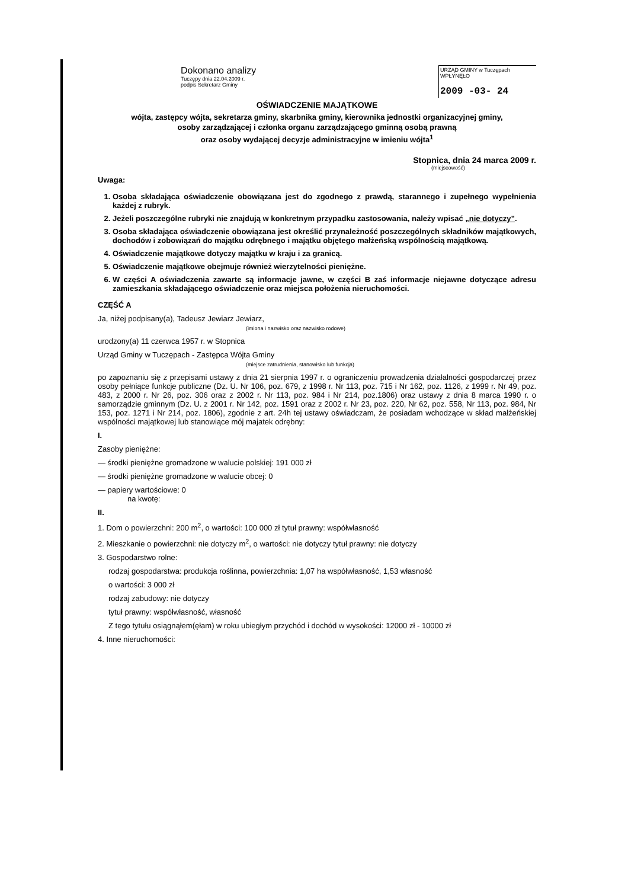Dokonano analizy
Tuczępy dnia 22.04.2009 r.
podpis Sekretarz Gminy
URZĄD GMINY w Tuczępach WPŁYNĘŁO
2009 -03- 24
OŚWIADCZENIE MAJĄTKOWE
wójta, zastępcy wójta, sekretarza gminy, skarbnika gminy, kierownika jednostki organizacyjnej gminy,
osoby zarządzającej i członka organu zarządzającego gminną osobą prawną
oraz osoby wydającej decyzje administracyjne w imieniu wójta<sup>1</sup>
Stopnica, dnia 24 marca 2009 r.
(miejscowość)
Uwaga:
1. Osoba składająca oświadczenie obowiązana jest do zgodnego z prawdą, starannego i zupełnego wypełnienia każdej z rubryk.
2. Jeżeli poszczególne rubryki nie znajdują w konkretnym przypadku zastosowania, należy wpisać „nie dotyczy”.
3. Osoba składająca oświadczenie obowiązana jest określić przynależność poszczególnych składników majątkowych, dochodów i zobowiązań do majątku odrębnego i majątku objętego małżeńską wspólnością majątkową.
4. Oświadczenie majątkowe dotyczy majątku w kraju i za granicą.
5. Oświadczenie majątkowe obejmuje również wierzytelności pieniężne.
6. W części A oświadczenia zawarte są informacje jawne, w części B zaś informacje niejawne dotyczące adresu zamieszkania składającego oświadczenie oraz miejsca położenia nieruchomości.
CZĘŚĆ A
Ja, niżej podpisany(a), Tadeusz Jewiarz Jewiarz,
(imiona i nazwisko oraz nazwisko rodowe)
urodzony(a) 11 czerwca 1957 r. w Stopnica
Urząd Gminy w Tuczępach - Zastępca Wójta Gminy
(miejsce zatrudnienia, stanowisko lub funkcja)
po zapoznaniu się z przepisami ustawy z dnia 21 sierpnia 1997 r. o ograniczeniu prowadzenia działalności gospodarczej przez osoby pełniące funkcje publiczne (Dz. U. Nr 106, poz. 679, z 1998 r. Nr 113, poz. 715 i Nr 162, poz. 1126, z 1999 r. Nr 49, poz. 483, z 2000 r. Nr 26, poz. 306 oraz z 2002 r. Nr 113, poz. 984 i Nr 214, poz.1806) oraz ustawy z dnia 8 marca 1990 r. o samorządzie gminnym (Dz. U. z 2001 r. Nr 142, poz. 1591 oraz z 2002 r. Nr 23, poz. 220, Nr 62, poz. 558, Nr 113, poz. 984, Nr 153, poz. 1271 i Nr 214, poz. 1806), zgodnie z art. 24h tej ustawy oświadczam, że posiadam wchodzące w skład małżeńskiej wspólności majątkowej lub stanowiące mój majatek odrębny:
I.
Zasoby pieniężne:
— środki pieniężne gromadzone w walucie polskiej: 191 000 zł
— środki pieniężne gromadzone w walucie obcej: 0
— papiery wartościowe: 0
na kwotę:
II.
1. Dom o powierzchni: 200 m<sup>2</sup>, o wartości: 100 000 zł tytuł prawny: współwłasność
2. Mieszkanie o powierzchni: nie dotyczy m<sup>2</sup>, o wartości: nie dotyczy tytuł prawny: nie dotyczy
3. Gospodarstwo rolne:
rodzaj gospodarstwa: produkcja roślinna, powierzchnia: 1,07 ha współwłasność, 1,53 własność
o wartości: 3 000 zł
rodzaj zabudowy: nie dotyczy
tytuł prawny: współwłasność, własność
Z tego tytułu osiągnąłem(ęłam) w roku ubiegłym przychód i dochód w wysokości: 12000 zł - 10000 zł
4. Inne nieruchomości: